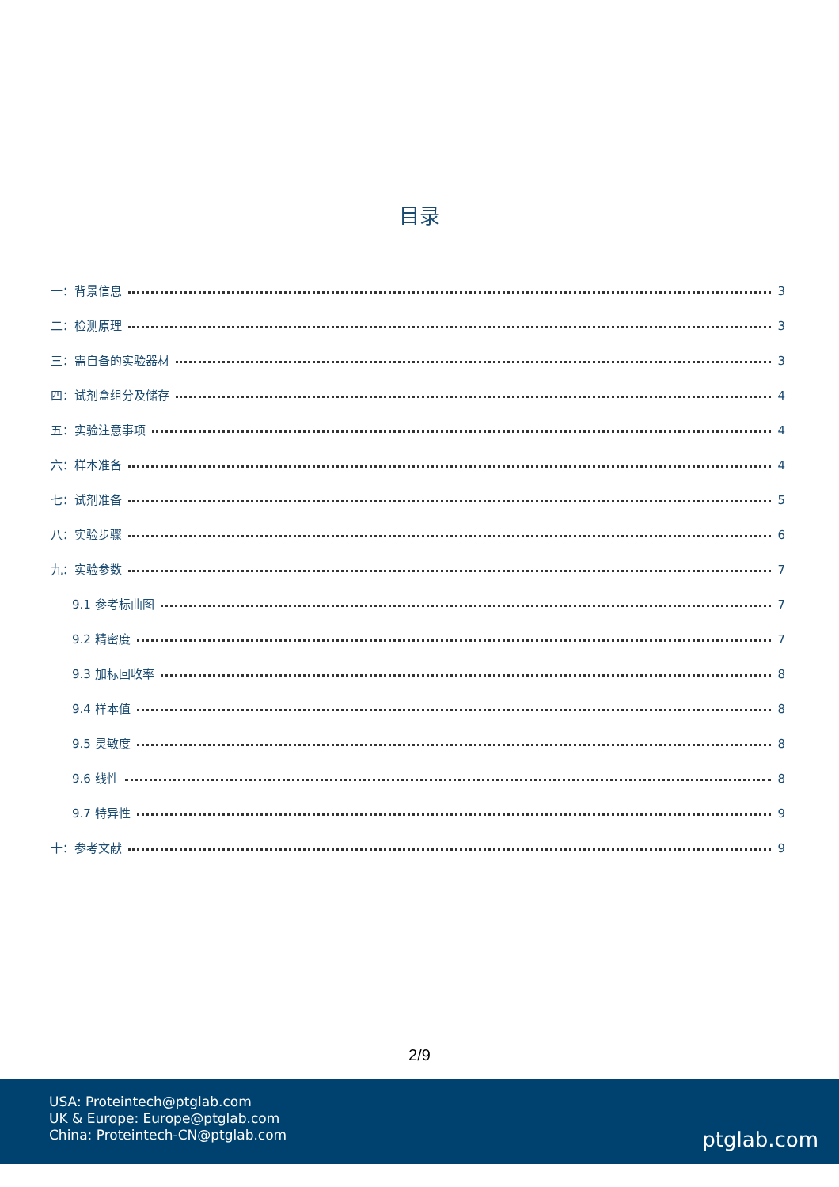目录
一：背景信息 3
二：检测原理 3
三：需自备的实验器材 3
四：试剂盒组分及储存 4
五：实验注意事项 4
六：样本准备 4
七：试剂准备 5
八：实验步骤 6
九：实验参数 7
9.1 参考标曲图 7
9.2 精密度 7
9.3 加标回收率 8
9.4 样本值 8
9.5 灵敏度 8
9.6 线性 8
9.7 特异性 9
十：参考文献 9
2/9
USA: Proteintech@ptglab.com
UK & Europe: Europe@ptglab.com
China: Proteintech-CN@ptglab.com
ptglab.com